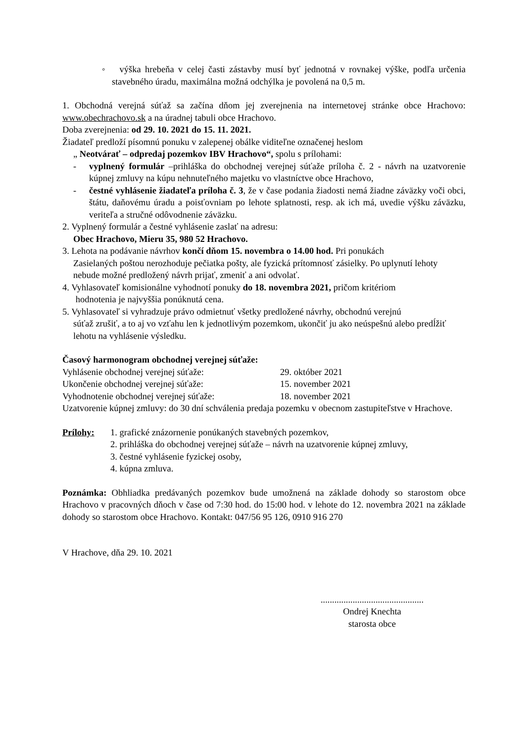◦ výška hrebeňa v celej časti zástavby musí byť jednotná v rovnakej výške, podľa určenia stavebného úradu, maximálna možná odchýlka je povolená na 0,5 m.
1. Obchodná verejná súťaž sa začína dňom jej zverejnenia na internetovej stránke obce Hrachovo: www.obechrachovo.sk a na úradnej tabuli obce Hrachovo.
Doba zverejnenia: od 29. 10. 2021 do 15. 11. 2021.
Žiadateľ predloží písomnú ponuku v zalepenej obálke viditeľne označenej heslom
„ Neotvárať – odpredaj pozemkov IBV Hrachovo“, spolu s prílohami:
- vyplnený formulár –prihláška do obchodnej verejnej súťaže príloha č. 2 - návrh na uzatvorenie kúpnej zmluvy na kúpu nehnuteľného majetku vo vlastníctve obce Hrachovo,
- čestné vyhlásenie žiadateľa príloha č. 3, že v čase podania žiadosti nemá žiadne záväzky voči obci, štátu, daňovému úradu a poisťovniam po lehote splatnosti, resp. ak ich má, uvedie výšku záväzku, veriteľa a stručné odôvodnenie záväzku.
2. Vyplnený formulár a čestné vyhlásenie zaslať na adresu:
Obec Hrachovo, Mieru 35, 980 52 Hrachovo.
3. Lehota na podávanie návrhov končí dňom 15. novembra o 14.00 hod. Pri ponukách
Zasielaných poštou nerozhoduje pečiatka pošty, ale fyzická prítomnosť zásielky. Po uplynutí lehoty nebude možné predložený návrh prijať, zmeniť a ani odvolať.
4. Vyhlasovateľ komisionálne vyhodnotí ponuky do 18. novembra 2021, pričom kritériom
hodnotenia je najvyššia ponúknutá cena.
5. Vyhlasovateľ si vyhradzuje právo odmietnuť všetky predložené návrhy, obchodnú verejnú
súťaž zrušiť, a to aj vo vzťahu len k jednotlivým pozemkom, ukončiť ju ako neúspešnú alebo predĺžiť lehotu na vyhlásenie výsledku.
Časový harmonogram obchodnej verejnej súťaže:
Vyhlásenie obchodnej verejnej súťaže: 29. október 2021
Ukončenie obchodnej verejnej súťaže: 15. november 2021
Vyhodnotenie obchodnej verejnej súťaže: 18. november 2021
Uzatvorenie kúpnej zmluvy: do 30 dní schválenia predaja pozemku v obecnom zastupiteľstve v Hrachove.
Prílohy: 1. grafické znázornenie ponúkaných stavebných pozemkov,
2. prihláška do obchodnej verejnej súťaže – návrh na uzatvorenie kúpnej zmluvy,
3. čestné vyhlásenie fyzickej osoby,
4. kúpna zmluva.
Poznámka: Obhliadka predávaných pozemkov bude umožnená na základe dohody so starostom obce Hrachovo v pracovných dňoch v čase od 7:30 hod. do 15:00 hod. v lehote do 12. novembra 2021 na základe dohody so starostom obce Hrachovo. Kontakt: 047/56 95 126, 0910 916 270
V Hrachove, dňa 29. 10. 2021
.............................................
Ondrej Knechta
starosta obce